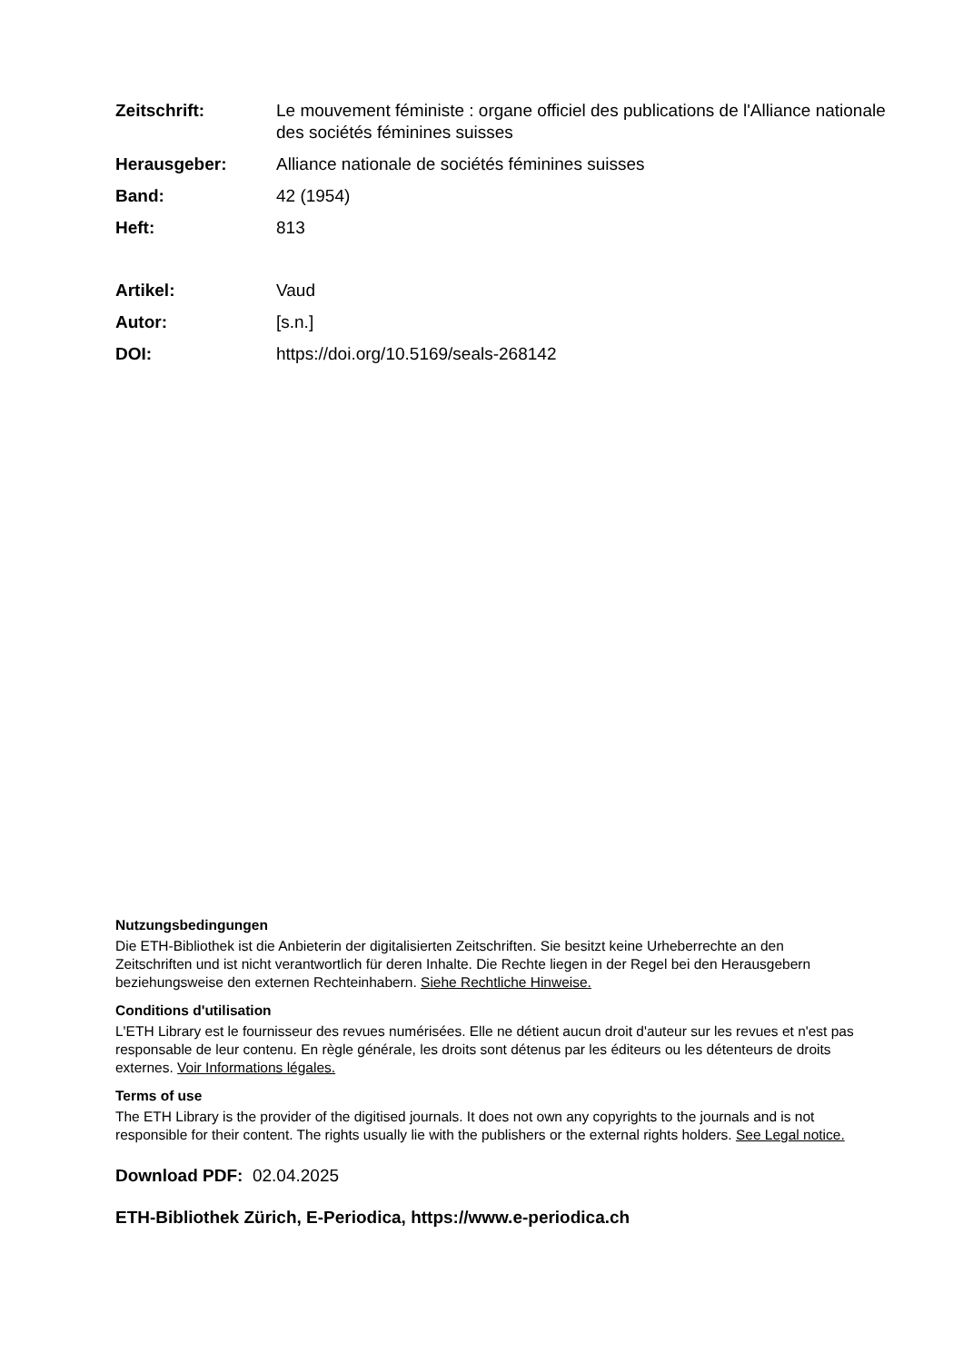Zeitschrift: Le mouvement féministe : organe officiel des publications de l'Alliance nationale des sociétés féminines suisses
Herausgeber: Alliance nationale de sociétés féminines suisses
Band: 42 (1954)
Heft: 813
Artikel: Vaud
Autor: [s.n.]
DOI: https://doi.org/10.5169/seals-268142
Nutzungsbedingungen
Die ETH-Bibliothek ist die Anbieterin der digitalisierten Zeitschriften. Sie besitzt keine Urheberrechte an den Zeitschriften und ist nicht verantwortlich für deren Inhalte. Die Rechte liegen in der Regel bei den Herausgebern beziehungsweise den externen Rechteinhabern. Siehe Rechtliche Hinweise.
Conditions d'utilisation
L'ETH Library est le fournisseur des revues numérisées. Elle ne détient aucun droit d'auteur sur les revues et n'est pas responsable de leur contenu. En règle générale, les droits sont détenus par les éditeurs ou les détenteurs de droits externes. Voir Informations légales.
Terms of use
The ETH Library is the provider of the digitised journals. It does not own any copyrights to the journals and is not responsible for their content. The rights usually lie with the publishers or the external rights holders. See Legal notice.
Download PDF: 02.04.2025
ETH-Bibliothek Zürich, E-Periodica, https://www.e-periodica.ch